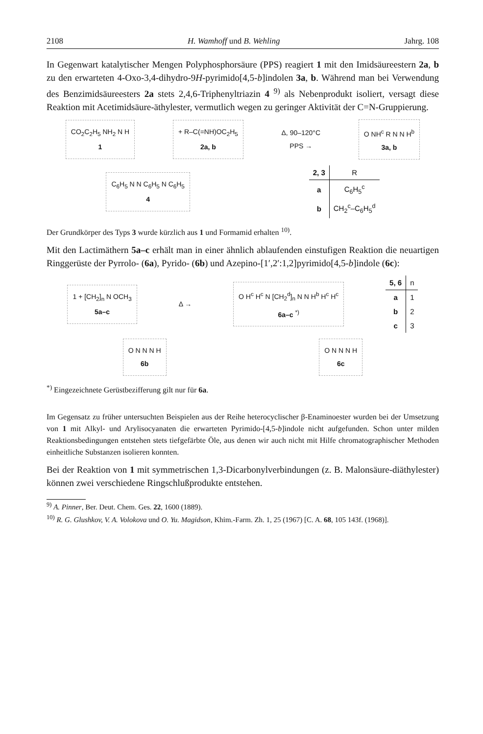2108 H. Wamhoff und B. Wehling Jahrg. 108
In Gegenwart katalytischer Mengen Polyphosphorsäure (PPS) reagiert 1 mit den Imidsäureestern 2a, b zu den erwarteten 4-Oxo-3,4-dihydro-9H-pyrimido[4,5-b]indolen 3a, b. Während man bei Verwendung des Benzimidsäureesters 2a stets 2,4,6-Triphenyltriazin 4 <sup>9)</sup> als Nebenprodukt isoliert, versagt diese Reaktion mit Acetimidsäure-äthylester, vermutlich wegen zu geringer Aktivität der C=N-Gruppierung.
CO<sub>2</sub>C<sub>2</sub>H<sub>5</sub> NH<sub>2</sub> N H
1
+ R–C(=NH)OC<sub>2</sub>H<sub>5</sub>
2a, b
Δ, 90–120°C
PPS →
O NH<sup>c</sup> R N N H<sup>b</sup>
3a, b
C<sub>6</sub>H<sub>5</sub> N N C<sub>6</sub>H<sub>5</sub> N C<sub>6</sub>H<sub>5</sub>
4
| 2, 3 | R |
| --- | --- |
| a | C<sub>6</sub>H<sub>5</sub><sup>c</sup> |
| b | CH<sub>2</sub><sup>c</sup>–C<sub>6</sub>H<sub>5</sub><sup>d</sup> |
Der Grundkörper des Typs 3 wurde kürzlich aus 1 und Formamid erhalten <sup>10)</sup>.
Mit den Lactimäthern 5a–c erhält man in einer ähnlich ablaufenden einstufigen Reaktion die neuartigen Ringgerüste der Pyrrolo- (6a), Pyrido- (6b) und Azepino-[1′,2′:1,2]pyrimido[4,5-b]indole (6c):
1 + [CH<sub>2</sub>]<sub>n</sub> N OCH<sub>3</sub>
5a–c
Δ →
O H<sup>c</sup> H<sup>c</sup> N [CH<sub>2</sub><sup>d</sup>]<sub>n</sub> N N H<sup>b</sup> H<sup>c</sup> H<sup>c</sup>
6a–c <sup>*)</sup>
| 5, 6 | n |
| --- | --- |
| a | 1 |
| b | 2 |
| c | 3 |
O N N N H
6b
O N N N H
6c
<sup>*)</sup> Eingezeichnete Gerüstbezifferung gilt nur für 6a.
Im Gegensatz zu früher untersuchten Beispielen aus der Reihe heterocyclischer β-Enaminoester wurden bei der Umsetzung von 1 mit Alkyl- und Arylisocyanaten die erwarteten Pyrimido-[4,5-b]indole nicht aufgefunden. Schon unter milden Reaktionsbedingungen entstehen stets tiefgefärbte Öle, aus denen wir auch nicht mit Hilfe chromatographischer Methoden einheitliche Substanzen isolieren konnten.
Bei der Reaktion von 1 mit symmetrischen 1,3-Dicarbonylverbindungen (z. B. Malonsäure-diäthylester) können zwei verschiedene Ringschlußprodukte entstehen.
<sup>9)</sup> A. Pinner, Ber. Deut. Chem. Ges. 22, 1600 (1889).
<sup>10)</sup> R. G. Glushkov, V. A. Volokova und O. Yu. Magidson, Khim.-Farm. Zh. 1, 25 (1967) [C. A. 68, 105 143f. (1968)].